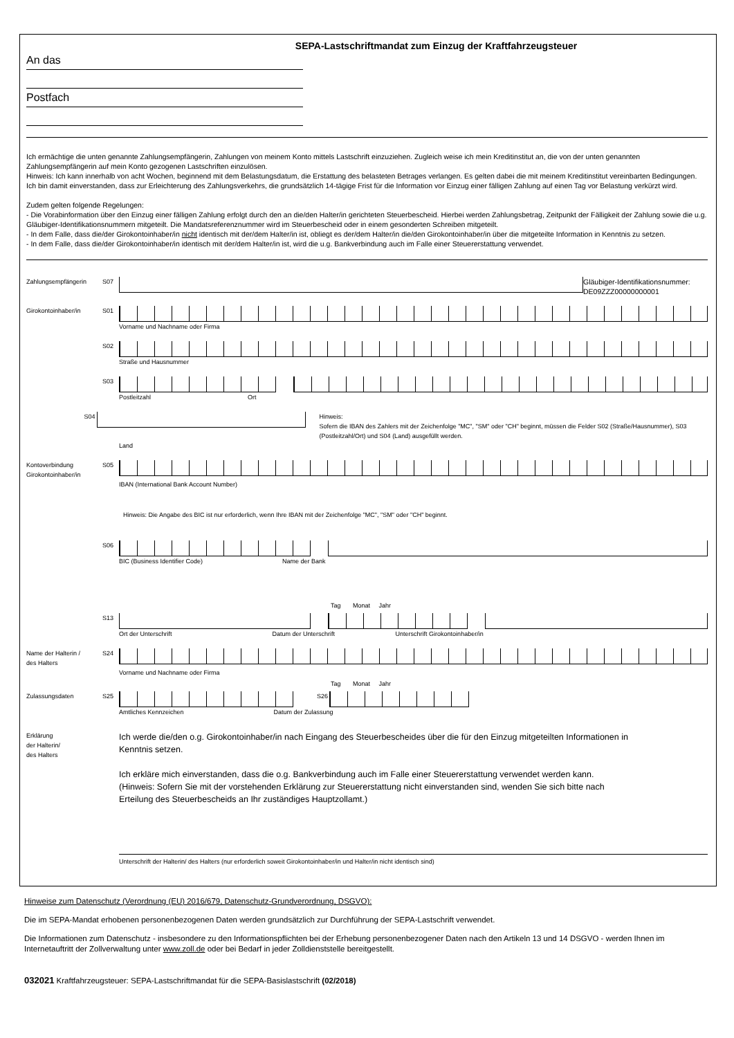SEPA-Lastschriftmandat zum Einzug der Kraftfahrzeugsteuer
An das
Postfach
Ich ermächtige die unten genannte Zahlungsempfängerin, Zahlungen von meinem Konto mittels Lastschrift einzuziehen. Zugleich weise ich mein Kreditinstitut an, die von der unten genannten Zahlungsempfängerin auf mein Konto gezogenen Lastschriften einzulösen.
Hinweis: Ich kann innerhalb von acht Wochen, beginnend mit dem Belastungsdatum, die Erstattung des belasteten Betrages verlangen. Es gelten dabei die mit meinem Kreditinstitut vereinbarten Bedingungen. Ich bin damit einverstanden, dass zur Erleichterung des Zahlungsverkehrs, die grundsätzlich 14-tägige Frist für die Information vor Einzug einer fälligen Zahlung auf einen Tag vor Belastung verkürzt wird.
Zudem gelten folgende Regelungen:
- Die Vorabinformation über den Einzug einer fälligen Zahlung erfolgt durch den an die/den Halter/in gerichteten Steuerbescheid. Hierbei werden Zahlungsbetrag, Zeitpunkt der Fälligkeit der Zahlung sowie die u.g. Gläubiger-Identifikationsnummern mitgeteilt. Die Mandatsreferenznummer wird im Steuerbescheid oder in einem gesonderten Schreiben mitgeteilt.
- In dem Falle, dass die/der Girokontoinhaber/in nicht identisch mit der/dem Halter/in ist, obliegt es der/dem Halter/in die/den Girokontoinhaber/in über die mitgeteilte Information in Kenntnis zu setzen.
- In dem Falle, dass die/der Girokontoinhaber/in identisch mit der/dem Halter/in ist, wird die u.g. Bankverbindung auch im Falle einer Steuererstattung verwendet.
Zahlungsempfängerin S07
Gläubiger-Identifikationsnummer:
DE09ZZZ00000000001
Girokontoinhaber/in S01
Vorname und Nachname oder Firma
S02
Straße und Hausnummer
S03
Postleitzahl Ort
S04 Hinweis:
Sofern die IBAN des Zahlers mit der Zeichenfolge "MC", "SM" oder "CH" beginnt, müssen die Felder S02 (Straße/Hausnummer), S03 (Postleitzahl/Ort) und S04 (Land) ausgefüllt werden.
Land
Kontoverbindung
Girokontoinhaber/in S05
IBAN (International Bank Account Number)
Hinweis: Die Angabe des BIC ist nur erforderlich, wenn Ihre IBAN mit der Zeichenfolge "MC", "SM" oder "CH" beginnt.
S06
BIC (Business Identifier Code) Name der Bank
Tag Monat Jahr
S13
Ort der Unterschrift Datum der Unterschrift Unterschrift Girokontoinhaber/in
Name der Halterin /
des Halters S24
Vorname und Nachname oder Firma
Tag Monat Jahr
Zulassungsdaten S25 S26
Amtliches Kennzeichen Datum der Zulassung
Erklärung
der Halterin/
des Halters
Ich werde die/den o.g. Girokontoinhaber/in nach Eingang des Steuerbescheides über die für den Einzug mitgeteilten Informationen in Kenntnis setzen.
Ich erkläre mich einverstanden, dass die o.g. Bankverbindung auch im Falle einer Steuererstattung verwendet werden kann. (Hinweis: Sofern Sie mit der vorstehenden Erklärung zur Steuererstattung nicht einverstanden sind, wenden Sie sich bitte nach Erteilung des Steuerbescheids an Ihr zuständiges Hauptzollamt.)
Unterschrift der Halterin/ des Halters (nur erforderlich soweit Girokontoinhaber/in und Halter/in nicht identisch sind)
Hinweise zum Datenschutz (Verordnung (EU) 2016/679, Datenschutz-Grundverordnung, DSGVO):
Die im SEPA-Mandat erhobenen personenbezogenen Daten werden grundsätzlich zur Durchführung der SEPA-Lastschrift verwendet.
Die Informationen zum Datenschutz - insbesondere zu den Informationspflichten bei der Erhebung personenbezogener Daten nach den Artikeln 13 und 14 DSGVO - werden Ihnen im Internetauftritt der Zollverwaltung unter www.zoll.de oder bei Bedarf in jeder Zolldienststelle bereitgestellt.
032021 Kraftfahrzeugsteuer: SEPA-Lastschriftmandat für die SEPA-Basislastschrift (02/2018)